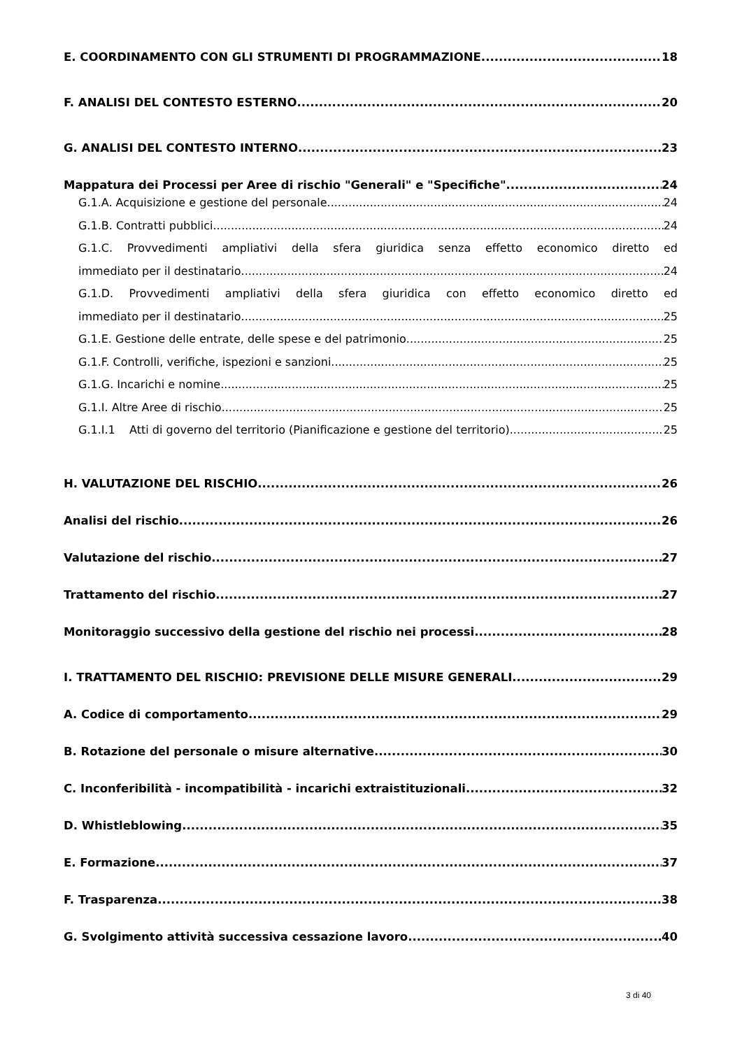E. COORDINAMENTO CON GLI STRUMENTI DI PROGRAMMAZIONE 18
F. ANALISI DEL CONTESTO ESTERNO 20
G. ANALISI DEL CONTESTO INTERNO 23
Mappatura dei Processi per Aree di rischio "Generali" e "Specifiche" 24
G.1.A. Acquisizione e gestione del personale 24
G.1.B. Contratti pubblici 24
G.1.C. Provvedimenti ampliativi della sfera giuridica senza effetto economico diretto ed
immediato per il destinatario 24
G.1.D. Provvedimenti ampliativi della sfera giuridica con effetto economico diretto ed
immediato per il destinatario 25
G.1.E. Gestione delle entrate, delle spese e del patrimonio 25
G.1.F. Controlli, verifiche, ispezioni e sanzioni 25
G.1.G. Incarichi e nomine 25
G.1.I. Altre Aree di rischio 25
G.1.I.1 Atti di governo del territorio (Pianificazione e gestione del territorio) 25
H. VALUTAZIONE DEL RISCHIO 26
Analisi del rischio 26
Valutazione del rischio 27
Trattamento del rischio 27
Monitoraggio successivo della gestione del rischio nei processi 28
I. TRATTAMENTO DEL RISCHIO: PREVISIONE DELLE MISURE GENERALI 29
A. Codice di comportamento 29
B. Rotazione del personale o misure alternative 30
C. Inconferibilità - incompatibilità - incarichi extraistituzionali 32
D. Whistleblowing 35
E. Formazione 37
F. Trasparenza 38
G. Svolgimento attività successiva cessazione lavoro 40
3 di 40